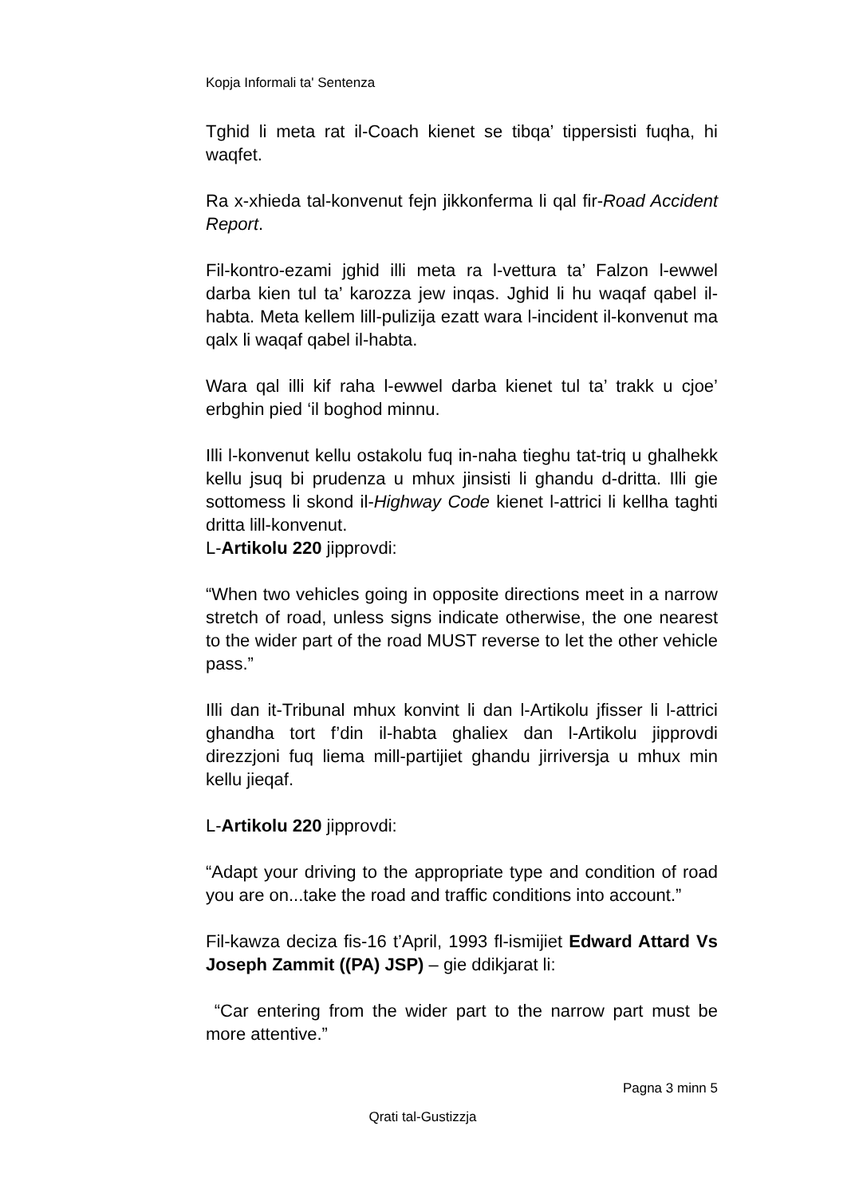Kopja Informali ta' Sentenza
Tghid li meta rat il-Coach kienet se tibqa’ tippersisti fuqha, hi waqfet.
Ra x-xhieda tal-konvenut fejn jikkonferma li qal fir-Road Accident Report.
Fil-kontro-ezami jghid illi meta ra l-vettura ta’ Falzon l-ewwel darba kien tul ta’ karozza jew inqas. Jghid li hu waqaf qabel il-habta. Meta kellem lill-pulizija ezatt wara l-incident il-konvenut ma qalx li waqaf qabel il-habta.
Wara qal illi kif raha l-ewwel darba kienet tul ta’ trakk u cjoe’ erbghin pied ‘il boghod minnu.
Illi l-konvenut kellu ostakolu fuq in-naha tieghu tat-triq u ghalhekk kellu jsuq bi prudenza u mhux jinsisti li ghandu d-dritta. Illi gie sottomess li skond il-Highway Code kienet l-attrici li kellha taghti dritta lill-konvenut.
L-Artikolu 220 jipprovdi:
“When two vehicles going in opposite directions meet in a narrow stretch of road, unless signs indicate otherwise, the one nearest to the wider part of the road MUST reverse to let the other vehicle pass.”
Illi dan it-Tribunal mhux konvint li dan l-Artikolu jfisser li l-attrici ghandha tort f’din il-habta ghaliex dan l-Artikolu jipprovdi direzzjoni fuq liema mill-partijiet ghandu jirriversja u mhux min kellu jieqaf.
L-Artikolu 220 jipprovdi:
“Adapt your driving to the appropriate type and condition of road you are on...take the road and traffic conditions into account.”
Fil-kawza deciza fis-16 t’April, 1993 fl-ismijiet Edward Attard Vs Joseph Zammit ((PA) JSP) – gie ddikjarat li:
“Car entering from the wider part to the narrow part must be more attentive.”
Pagna 3 minn 5
Qrati tal-Gustizzja